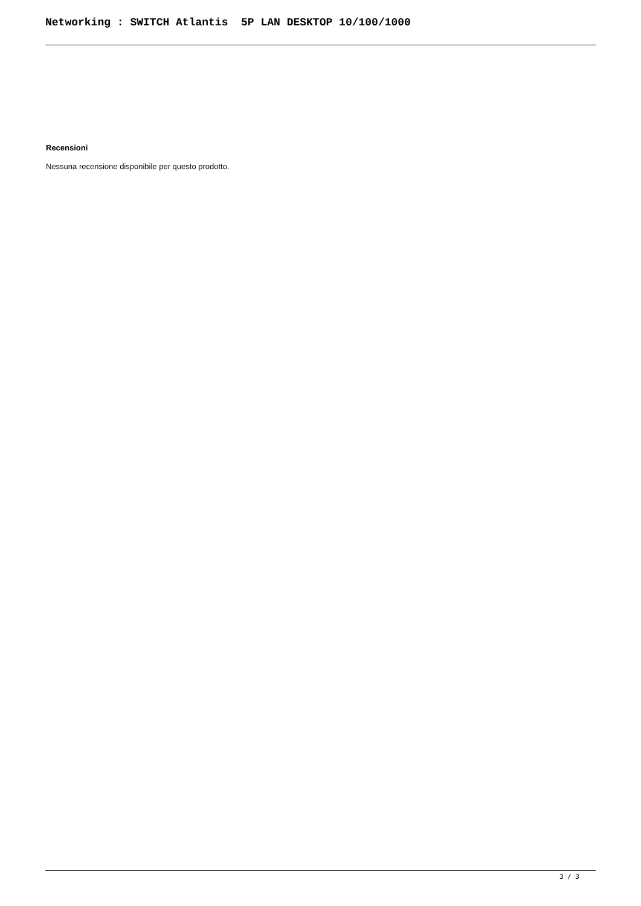Networking : SWITCH Atlantis 5P LAN DESKTOP 10/100/1000
Recensioni
Nessuna recensione disponibile per questo prodotto.
3 / 3